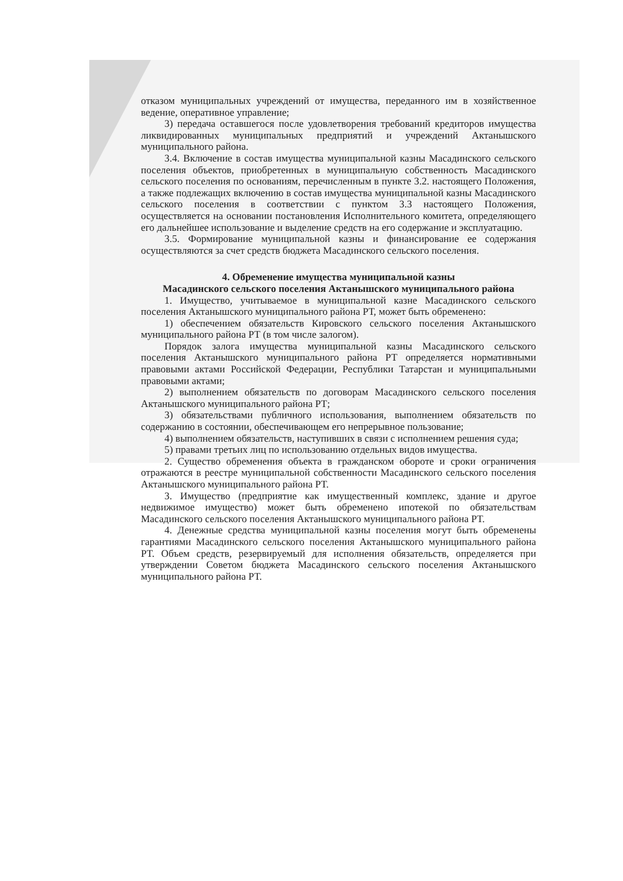отказом муниципальных учреждений от имущества, переданного им в хозяйственное ведение, оперативное управление;
3) передача оставшегося после удовлетворения требований кредиторов имущества ликвидированных муниципальных предприятий и учреждений Актанышского муниципального района.
3.4. Включение в состав имущества муниципальной казны Масадинского сельского поселения объектов, приобретенных в муниципальную собственность Масадинского сельского поселения по основаниям, перечисленным в пункте 3.2. настоящего Положения, а также подлежащих включению в состав имущества муниципальной казны Масадинского сельского поселения в соответствии с пунктом 3.3 настоящего Положения, осуществляется на основании постановления Исполнительного комитета, определяющего его дальнейшее использование и выделение средств на его содержание и эксплуатацию.
3.5. Формирование муниципальной казны и финансирование ее содержания осуществляются за счет средств бюджета Масадинского сельского поселения.
4. Обременение имущества муниципальной казны
Масадинского сельского поселения Актанышского муниципального района
1. Имущество, учитываемое в муниципальной казне Масадинского сельского поселения Актанышского муниципального района РТ, может быть обременено:
1) обеспечением обязательств Кировского сельского поселения Актанышского муниципального района РТ (в том числе залогом).
Порядок залога имущества муниципальной казны Масадинского сельского поселения Актанышского муниципального района РТ определяется нормативными правовыми актами Российской Федерации, Республики Татарстан и муниципальными правовыми актами;
2) выполнением обязательств по договорам Масадинского сельского поселения Актанышского муниципального района РТ;
3) обязательствами публичного использования, выполнением обязательств по содержанию в состоянии, обеспечивающем его непрерывное пользование;
4) выполнением обязательств, наступивших в связи с исполнением решения суда;
5) правами третьих лиц по использованию отдельных видов имущества.
2. Существо обременения объекта в гражданском обороте и сроки ограничения отражаются в реестре муниципальной собственности Масадинского сельского поселения Актанышского муниципального района РТ.
3. Имущество (предприятие как имущественный комплекс, здание и другое недвижимое имущество) может быть обременено ипотекой по обязательствам Масадинского сельского поселения Актанышского муниципального района РТ.
4. Денежные средства муниципальной казны поселения могут быть обременены гарантиями Масадинского сельского поселения Актанышского муниципального района РТ. Объем средств, резервируемый для исполнения обязательств, определяется при утверждении Советом бюджета Масадинского сельского поселения Актанышского муниципального района РТ.